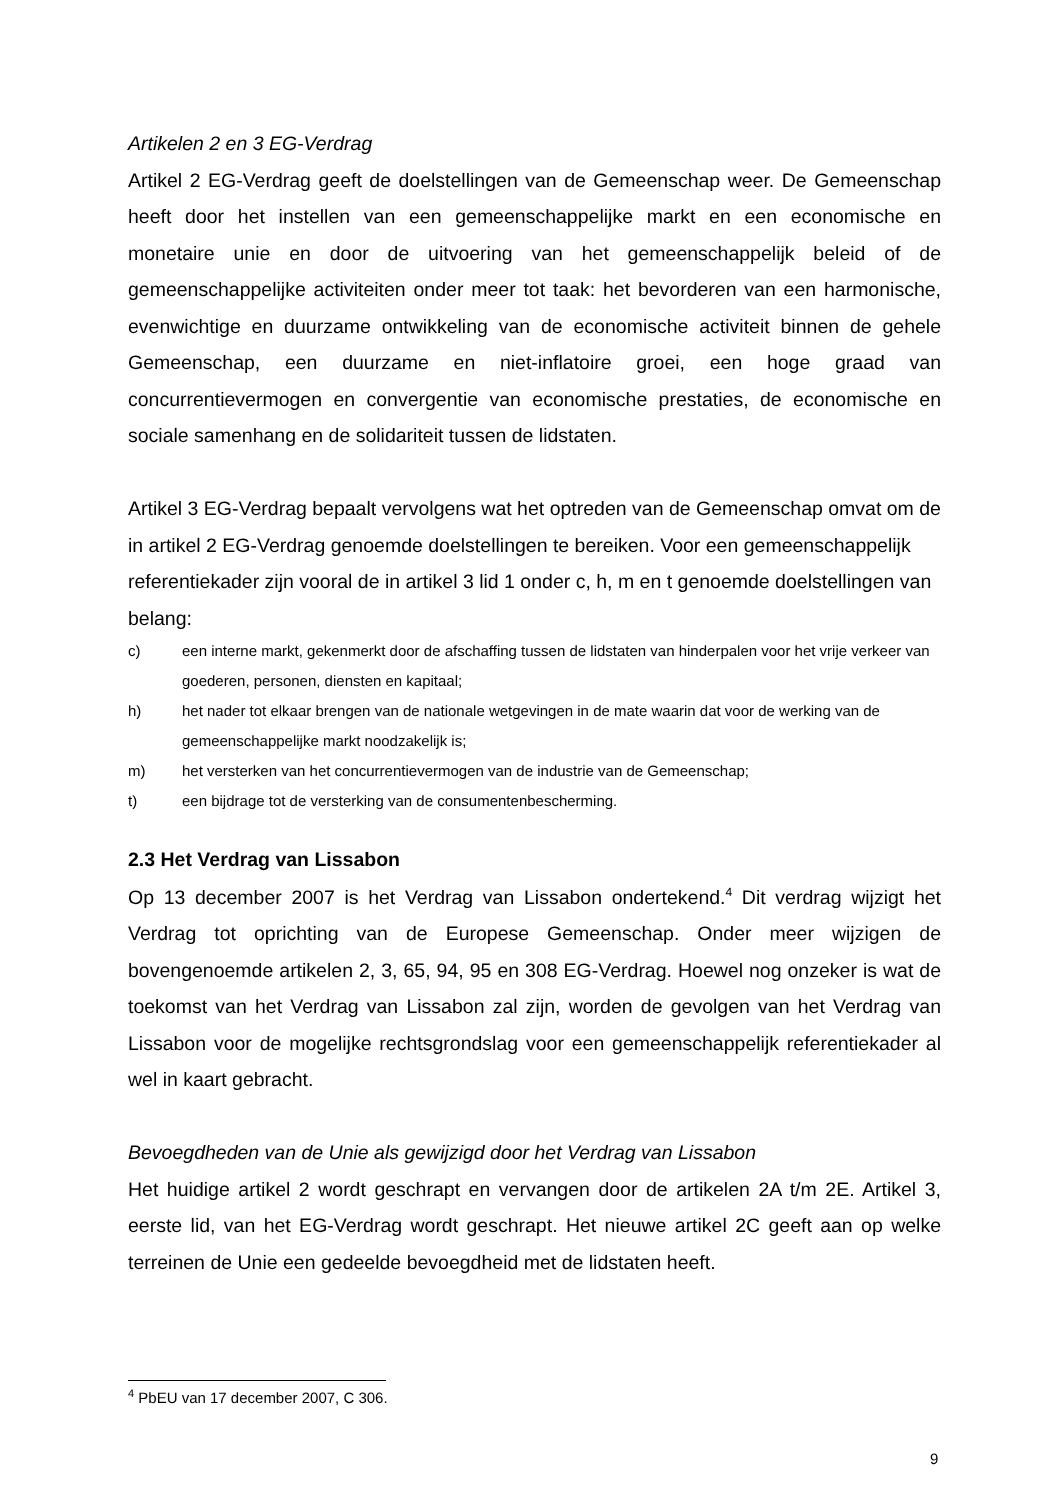Artikelen 2 en 3 EG-Verdrag
Artikel 2 EG-Verdrag geeft de doelstellingen van de Gemeenschap weer. De Gemeenschap heeft door het instellen van een gemeenschappelijke markt en een economische en monetaire unie en door de uitvoering van het gemeenschappelijk beleid of de gemeenschappelijke activiteiten onder meer tot taak: het bevorderen van een harmonische, evenwichtige en duurzame ontwikkeling van de economische activiteit binnen de gehele Gemeenschap, een duurzame en niet-inflatoire groei, een hoge graad van concurrentievermogen en convergentie van economische prestaties, de economische en sociale samenhang en de solidariteit tussen de lidstaten.
Artikel 3 EG-Verdrag bepaalt vervolgens wat het optreden van de Gemeenschap omvat om de in artikel 2 EG-Verdrag genoemde doelstellingen te bereiken. Voor een gemeenschappelijk referentiekader zijn vooral de in artikel 3 lid 1 onder c, h, m en t genoemde doelstellingen van belang:
c) een interne markt, gekenmerkt door de afschaffing tussen de lidstaten van hinderpalen voor het vrije verkeer van goederen, personen, diensten en kapitaal;
h) het nader tot elkaar brengen van de nationale wetgevingen in de mate waarin dat voor de werking van de gemeenschappelijke markt noodzakelijk is;
m) het versterken van het concurrentievermogen van de industrie van de Gemeenschap;
t) een bijdrage tot de versterking van de consumentenbescherming.
2.3 Het Verdrag van Lissabon
Op 13 december 2007 is het Verdrag van Lissabon ondertekend.<sup>4</sup> Dit verdrag wijzigt het Verdrag tot oprichting van de Europese Gemeenschap. Onder meer wijzigen de bovengenoemde artikelen 2, 3, 65, 94, 95 en 308 EG-Verdrag. Hoewel nog onzeker is wat de toekomst van het Verdrag van Lissabon zal zijn, worden de gevolgen van het Verdrag van Lissabon voor de mogelijke rechtsgrondslag voor een gemeenschappelijk referentiekader al wel in kaart gebracht.
Bevoegdheden van de Unie als gewijzigd door het Verdrag van Lissabon
Het huidige artikel 2 wordt geschrapt en vervangen door de artikelen 2A t/m 2E. Artikel 3, eerste lid, van het EG-Verdrag wordt geschrapt. Het nieuwe artikel 2C geeft aan op welke terreinen de Unie een gedeelde bevoegdheid met de lidstaten heeft.
<sup>4</sup> PbEU van 17 december 2007, C 306.
9